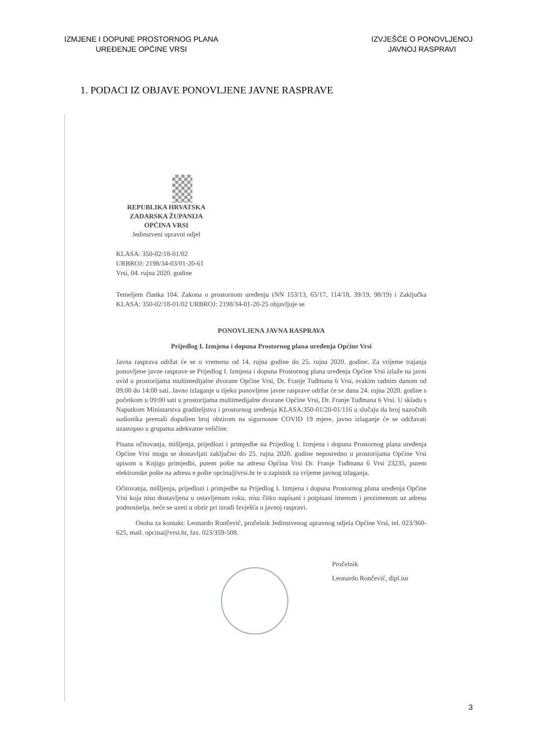IZMJENE I DOPUNE PROSTORNOG PLANA
UREĐENJE OPĆINE VRSI
IZVJEŠĆE O PONOVLJENOJ
JAVNOJ RASPRAVI
1. PODACI IZ OBJAVE PONOVLJENE JAVNE RASPRAVE
REPUBLIKA HRVATSKA
ZADARSKA ŽUPANIJA
OPĆINA VRSI
Jedinstveni upravni odjel
KLASA: 350-02/18-01/02
URBROJ: 2198/34-03/01-20-61
Vrsi, 04. rujna 2020. godine
Temeljem članka 104. Zakona o prostornom uređenju (NN 153/13, 65/17, 114/18, 39/19, 98/19) i Zaključka KLASA: 350-02/18-01/02 URBROJ: 2198/34-01-20-25 objavljuje se
PONOVLJENA JAVNA RASPRAVA
Prijedlog I. Izmjena i dopuna Prostornog plana uređenja Općine Vrsi
Javna rasprava održat će se u vremenu od 14. rujna godine do 25. rujna 2020. godine. Za vrijeme trajanja ponovljene javne rasprave se Prijedlog I. Izmjena i dopuna Prostornog plana uređenja Općine Vrsi izlaže na javni uvid u prostorijama multimedijalne dvorane Općine Vrsi, Dr. Franje Tuđmana 6 Vrsi, svakim radnim danom od 09:00 do 14:00 sati. Javno izlaganje u tijeku ponovljene javne rasprave održat će se dana 24. rujna 2020. godine s početkom u 09:00 sati u prostorijama multimedijalne dvorane Općine Vrsi, Dr. Franje Tuđmana 6 Vrsi. U skladu s Naputkom Ministarstva graditeljstva i prostornog uređenja KLASA:350-01/20-01/116 u slučaju da broj nazočnih sudionika premaši dopušten broj obzirom na sigurnosne COVID 19 mjere, javno izlaganje će se održavati uzastopno u grupama adekvatne veličine.
Pisana očitovanja, mišljenja, prijedlozi i primjedbe na Prijedlog I. Izmjena i dopuna Prostornog plana uređenja Općine Vrsi mogu se dostavljati zaključno do 25. rujna 2020. godine neposredno u prostorijama Općine Vrsi upisom u Knjigu primjedbi, putem pošte na adresu Općina Vrsi Dr. Franje Tuđmana 6 Vrsi 23235, putem elektronske pošte na adresu e pošte opcina@vrsi.hr te u zapisnik za vrijeme javnog izlaganja.
Očitovanja, mišljenja, prijedlozi i primjedbe na Prijedlog I. Izmjena i dopuna Prostornog plana uređenja Općine Vrsi koja nisu dostavljena u ostavljenom roku, nisu čitko napisani i potpisani imenom i prezimenom uz adresu podnositelja, neće se uzeti u obzir pri izradi Izvješća o javnoj raspravi.
Osoba za kontakt: Leonardo Rončević, pročelnik Jedinstvenog upravnog odjela Općine Vrsi, tel. 023/360-625, mail. opcina@vrsi.hr, fax. 023/359-508.
Pročelnik
Leonardo Rončević, dipl.iur
3